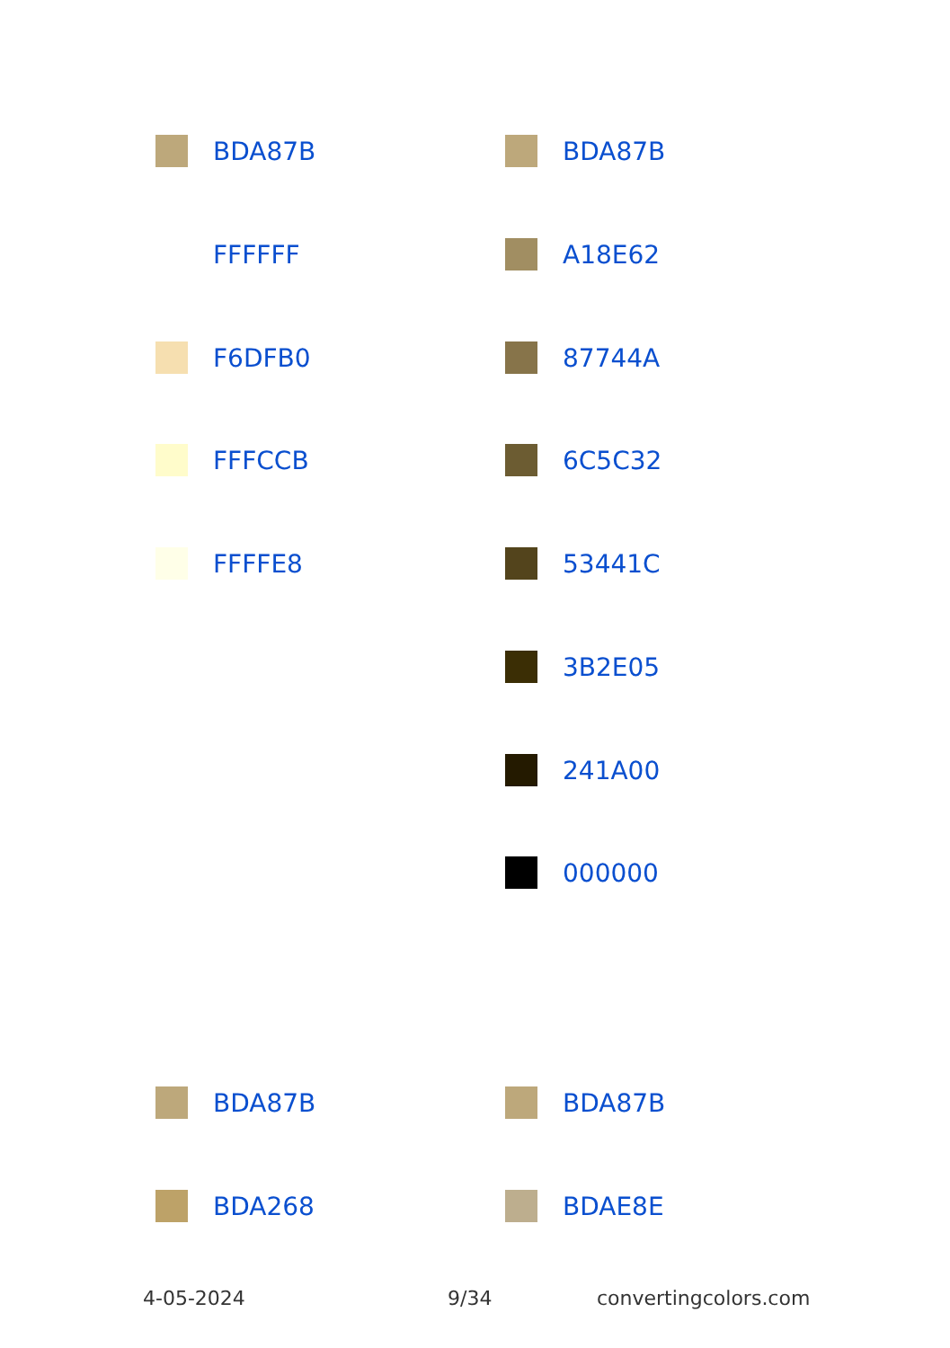BDA87B BDA87B
FFFFFF A18E62
F6DFB0 87744A
FFFCCB 6C5C32
FFFFE8 53441C
3B2E05
241A00
000000
BDA87B BDA87B
BDA268 BDAE8E
4-05-2024 9/34 convertingcolors.com